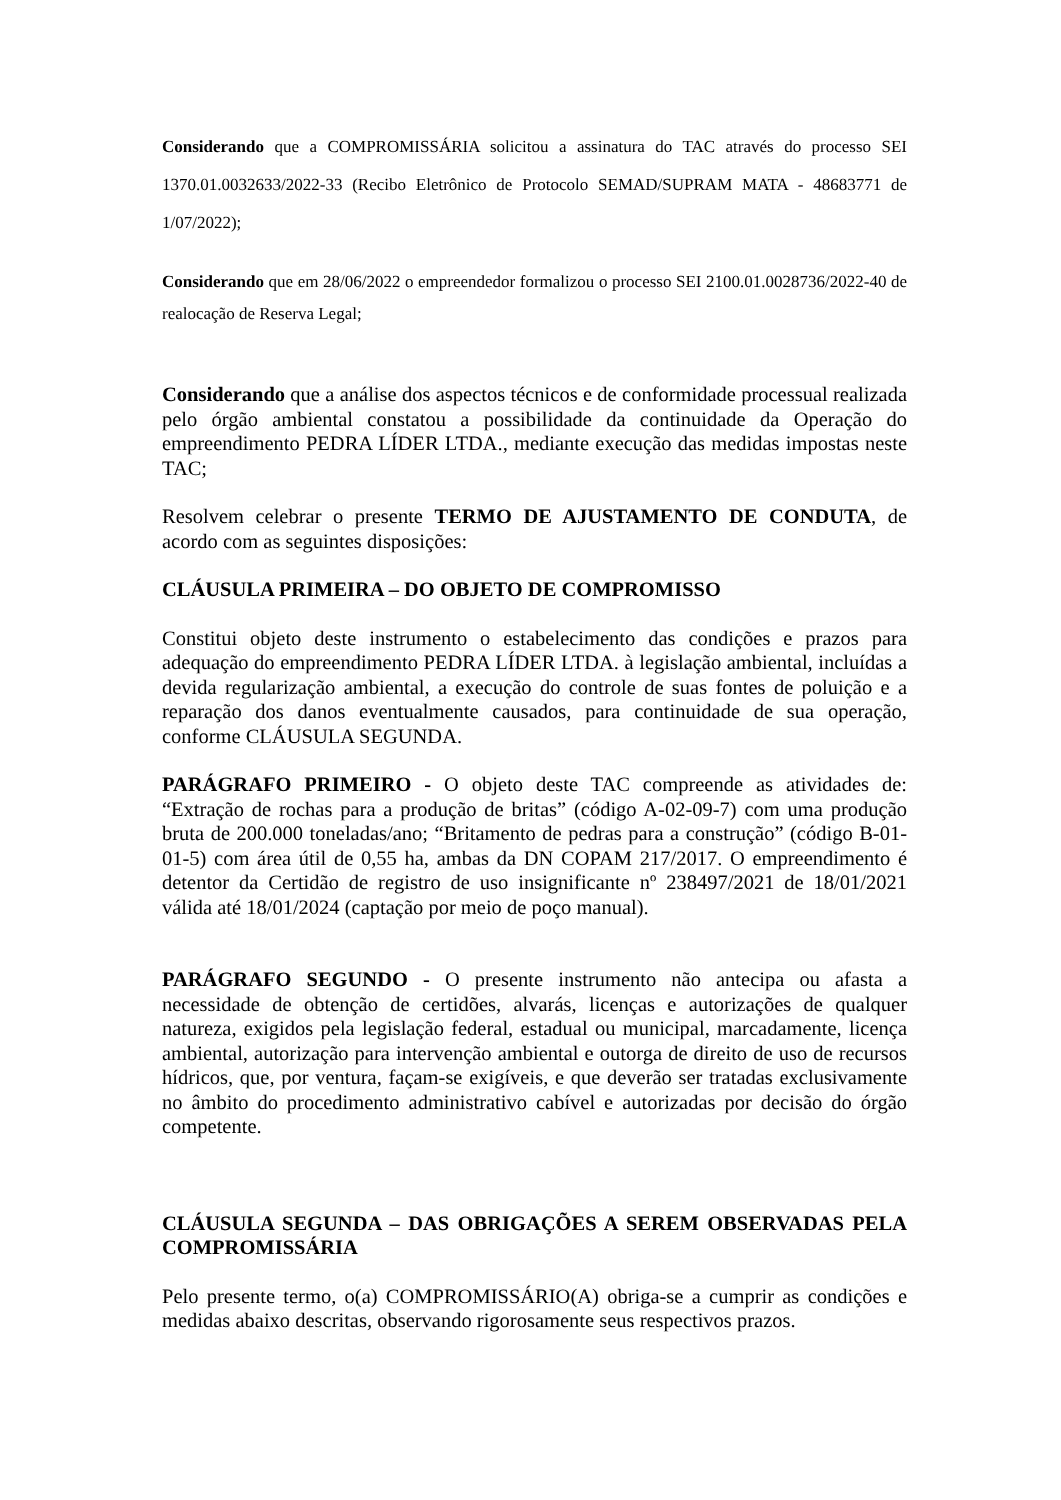Considerando que a COMPROMISSÁRIA solicitou a assinatura do TAC através do processo SEI 1370.01.0032633/2022-33 (Recibo Eletrônico de Protocolo SEMAD/SUPRAM MATA - 48683771 de 1/07/2022);
Considerando que em 28/06/2022 o empreendedor formalizou o processo SEI 2100.01.0028736/2022-40 de realocação de Reserva Legal;
Considerando que a análise dos aspectos técnicos e de conformidade processual realizada pelo órgão ambiental constatou a possibilidade da continuidade da Operação do empreendimento PEDRA LÍDER LTDA., mediante execução das medidas impostas neste TAC;
Resolvem celebrar o presente TERMO DE AJUSTAMENTO DE CONDUTA, de acordo com as seguintes disposições:
CLÁUSULA PRIMEIRA – DO OBJETO DE COMPROMISSO
Constitui objeto deste instrumento o estabelecimento das condições e prazos para adequação do empreendimento PEDRA LÍDER LTDA. à legislação ambiental, incluídas a devida regularização ambiental, a execução do controle de suas fontes de poluição e a reparação dos danos eventualmente causados, para continuidade de sua operação, conforme CLÁUSULA SEGUNDA.
PARÁGRAFO PRIMEIRO - O objeto deste TAC compreende as atividades de: “Extração de rochas para a produção de britas” (código A-02-09-7) com uma produção bruta de 200.000 toneladas/ano; “Britamento de pedras para a construção” (código B-01-01-5) com área útil de 0,55 ha, ambas da DN COPAM 217/2017. O empreendimento é detentor da Certidão de registro de uso insignificante nº 238497/2021 de 18/01/2021 válida até 18/01/2024 (captação por meio de poço manual).
PARÁGRAFO SEGUNDO - O presente instrumento não antecipa ou afasta a necessidade de obtenção de certidões, alvarás, licenças e autorizações de qualquer natureza, exigidos pela legislação federal, estadual ou municipal, marcadamente, licença ambiental, autorização para intervenção ambiental e outorga de direito de uso de recursos hídricos, que, por ventura, façam-se exigíveis, e que deverão ser tratadas exclusivamente no âmbito do procedimento administrativo cabível e autorizadas por decisão do órgão competente.
CLÁUSULA SEGUNDA – DAS OBRIGAÇÕES A SEREM OBSERVADAS PELA COMPROMISSÁRIA
Pelo presente termo, o(a) COMPROMISSÁRIO(A) obriga-se a cumprir as condições e medidas abaixo descritas, observando rigorosamente seus respectivos prazos.